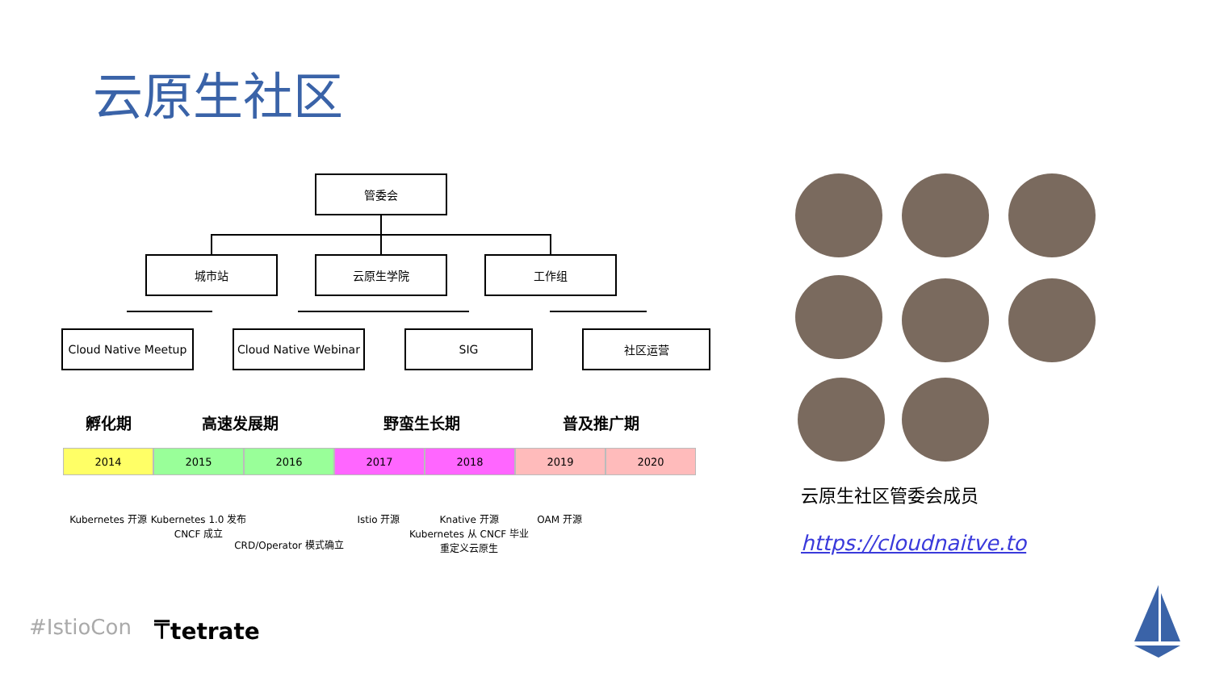云原生社区
管委会
城市站 云原生学院 工作组
Cloud Native Meetup
Cloud Native Webinar
SIG 社区运营
孵化期 高速发展期 野蛮生长期 普及推广期
2014 2015 2016 2017 2018 2019 2020
Kubernetes 开源
Kubernetes 1.0 发布
CNCF 成立
CRD/Operator 模式确立
Istio 开源
Knative 开源
Kubernetes 从 CNCF 毕业
重定义云原生
OAM 开源
云原生社区管委会成员
https://cloudnaitve.to
#IstioCon ⍑tetrate